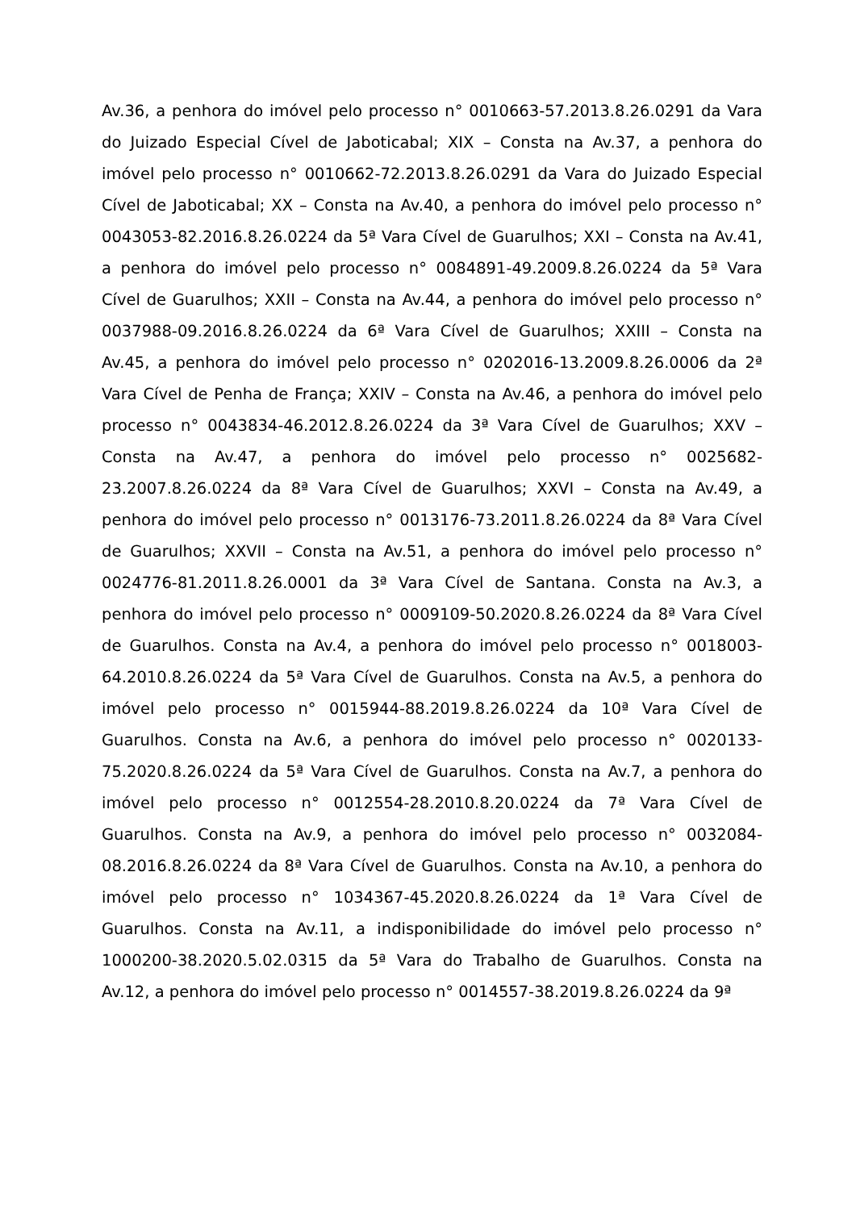Av.36, a penhora do imóvel pelo processo n° 0010663-57.2013.8.26.0291 da Vara do Juizado Especial Cível de Jaboticabal; XIX – Consta na Av.37, a penhora do imóvel pelo processo n° 0010662-72.2013.8.26.0291 da Vara do Juizado Especial Cível de Jaboticabal; XX – Consta na Av.40, a penhora do imóvel pelo processo n° 0043053-82.2016.8.26.0224 da 5ª Vara Cível de Guarulhos; XXI – Consta na Av.41, a penhora do imóvel pelo processo n° 0084891-49.2009.8.26.0224 da 5ª Vara Cível de Guarulhos; XXII – Consta na Av.44, a penhora do imóvel pelo processo n° 0037988-09.2016.8.26.0224 da 6ª Vara Cível de Guarulhos; XXIII – Consta na Av.45, a penhora do imóvel pelo processo n° 0202016-13.2009.8.26.0006 da 2ª Vara Cível de Penha de França; XXIV – Consta na Av.46, a penhora do imóvel pelo processo n° 0043834-46.2012.8.26.0224 da 3ª Vara Cível de Guarulhos; XXV – Consta na Av.47, a penhora do imóvel pelo processo n° 0025682-23.2007.8.26.0224 da 8ª Vara Cível de Guarulhos; XXVI – Consta na Av.49, a penhora do imóvel pelo processo n° 0013176-73.2011.8.26.0224 da 8ª Vara Cível de Guarulhos; XXVII – Consta na Av.51, a penhora do imóvel pelo processo n° 0024776-81.2011.8.26.0001 da 3ª Vara Cível de Santana. Consta na Av.3, a penhora do imóvel pelo processo n° 0009109-50.2020.8.26.0224 da 8ª Vara Cível de Guarulhos. Consta na Av.4, a penhora do imóvel pelo processo n° 0018003-64.2010.8.26.0224 da 5ª Vara Cível de Guarulhos. Consta na Av.5, a penhora do imóvel pelo processo n° 0015944-88.2019.8.26.0224 da 10ª Vara Cível de Guarulhos. Consta na Av.6, a penhora do imóvel pelo processo n° 0020133-75.2020.8.26.0224 da 5ª Vara Cível de Guarulhos. Consta na Av.7, a penhora do imóvel pelo processo n° 0012554-28.2010.8.20.0224 da 7ª Vara Cível de Guarulhos. Consta na Av.9, a penhora do imóvel pelo processo n° 0032084-08.2016.8.26.0224 da 8ª Vara Cível de Guarulhos. Consta na Av.10, a penhora do imóvel pelo processo n° 1034367-45.2020.8.26.0224 da 1ª Vara Cível de Guarulhos. Consta na Av.11, a indisponibilidade do imóvel pelo processo n° 1000200-38.2020.5.02.0315 da 5ª Vara do Trabalho de Guarulhos. Consta na Av.12, a penhora do imóvel pelo processo n° 0014557-38.2019.8.26.0224 da 9ª